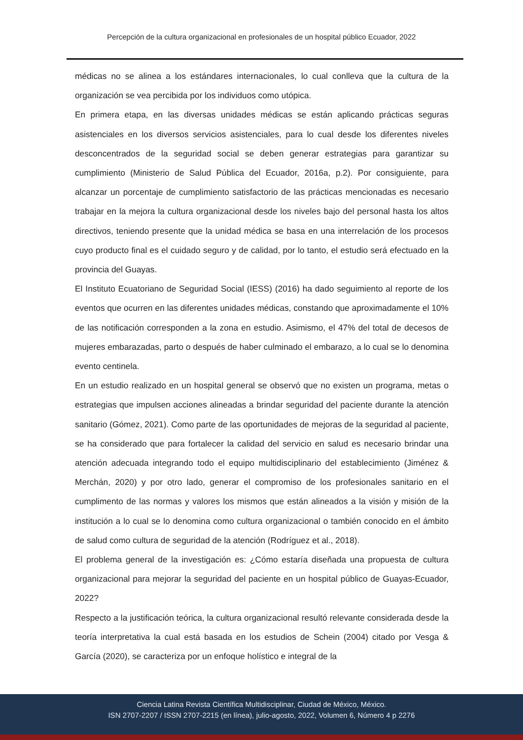Percepción de la cultura organizacional en profesionales de un hospital público Ecuador, 2022
médicas no se alinea a los estándares internacionales, lo cual conlleva que la cultura de la organización se vea percibida por los individuos como utópica.
En primera etapa, en las diversas unidades médicas se están aplicando prácticas seguras asistenciales en los diversos servicios asistenciales, para lo cual desde los diferentes niveles desconcentrados de la seguridad social se deben generar estrategias para garantizar su cumplimiento (Ministerio de Salud Pública del Ecuador, 2016a, p.2). Por consiguiente, para alcanzar un porcentaje de cumplimiento satisfactorio de las prácticas mencionadas es necesario trabajar en la mejora la cultura organizacional desde los niveles bajo del personal hasta los altos directivos, teniendo presente que la unidad médica se basa en una interrelación de los procesos cuyo producto final es el cuidado seguro y de calidad, por lo tanto, el estudio será efectuado en la provincia del Guayas.
El Instituto Ecuatoriano de Seguridad Social (IESS) (2016) ha dado seguimiento al reporte de los eventos que ocurren en las diferentes unidades médicas, constando que aproximadamente el 10% de las notificación corresponden a la zona en estudio. Asimismo, el 47% del total de decesos de mujeres embarazadas, parto o después de haber culminado el embarazo, a lo cual se lo denomina evento centinela.
En un estudio realizado en un hospital general se observó que no existen un programa, metas o estrategias que impulsen acciones alineadas a brindar seguridad del paciente durante la atención sanitario (Gómez, 2021). Como parte de las oportunidades de mejoras de la seguridad al paciente, se ha considerado que para fortalecer la calidad del servicio en salud es necesario brindar una atención adecuada integrando todo el equipo multidisciplinario del establecimiento (Jiménez & Merchán, 2020) y por otro lado, generar el compromiso de los profesionales sanitario en el cumplimento de las normas y valores los mismos que están alineados a la visión y misión de la institución a lo cual se lo denomina como cultura organizacional o también conocido en el ámbito de salud como cultura de seguridad de la atención (Rodríguez et al., 2018).
El problema general de la investigación es: ¿Cómo estaría diseñada una propuesta de cultura organizacional para mejorar la seguridad del paciente en un hospital público de Guayas-Ecuador, 2022?
Respecto a la justificación teórica, la cultura organizacional resultó relevante considerada desde la teoría interpretativa la cual está basada en los estudios de Schein (2004) citado por Vesga & García (2020), se caracteriza por un enfoque holístico e integral de la
Ciencia Latina Revista Científica Multidisciplinar, Ciudad de México, México.
ISN 2707-2207 / ISSN 2707-2215 (en línea), julio-agosto, 2022, Volumen 6, Número 4 p 2276